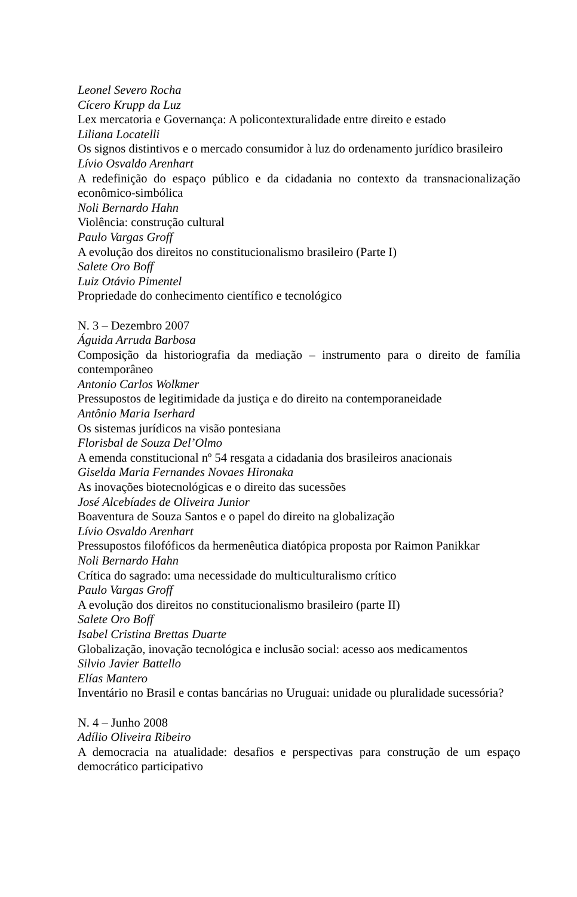Leonel Severo Rocha
Cícero Krupp da Luz
Lex mercatoria e Governança: A policontexturalidade entre direito e estado
Liliana Locatelli
Os signos distintivos e o mercado consumidor à luz do ordenamento jurídico brasileiro
Lívio Osvaldo Arenhart
A redefinição do espaço público e da cidadania no contexto da transnacionalização econômico-simbólica
Noli Bernardo Hahn
Violência: construção cultural
Paulo Vargas Groff
A evolução dos direitos no constitucionalismo brasileiro (Parte I)
Salete Oro Boff
Luiz Otávio Pimentel
Propriedade do conhecimento científico e tecnológico
N. 3 – Dezembro 2007
Águida Arruda Barbosa
Composição da historiografia da mediação – instrumento para o direito de família contemporâneo
Antonio Carlos Wolkmer
Pressupostos de legitimidade da justiça e do direito na contemporaneidade
Antônio Maria Iserhard
Os sistemas jurídicos na visão pontesiana
Florisbal de Souza Del’Olmo
A emenda constitucional nº 54 resgata a cidadania dos brasileiros anacionais
Giselda Maria Fernandes Novaes Hironaka
As inovações biotecnológicas e o direito das sucessões
José Alcebíades de Oliveira Junior
Boaventura de Souza Santos e o papel do direito na globalização
Lívio Osvaldo Arenhart
Pressupostos filofóficos da hermenêutica diatópica proposta por Raimon Panikkar
Noli Bernardo Hahn
Crítica do sagrado: uma necessidade do multiculturalismo crítico
Paulo Vargas Groff
A evolução dos direitos no constitucionalismo brasileiro (parte II)
Salete Oro Boff
Isabel Cristina Brettas Duarte
Globalização, inovação tecnológica e inclusão social: acesso aos medicamentos
Silvio Javier Battello
Elías Mantero
Inventário no Brasil e contas bancárias no Uruguai: unidade ou pluralidade sucessória?
N. 4 – Junho 2008
Adílio Oliveira Ribeiro
A democracia na atualidade: desafios e perspectivas para construção de um espaço democrático participativo